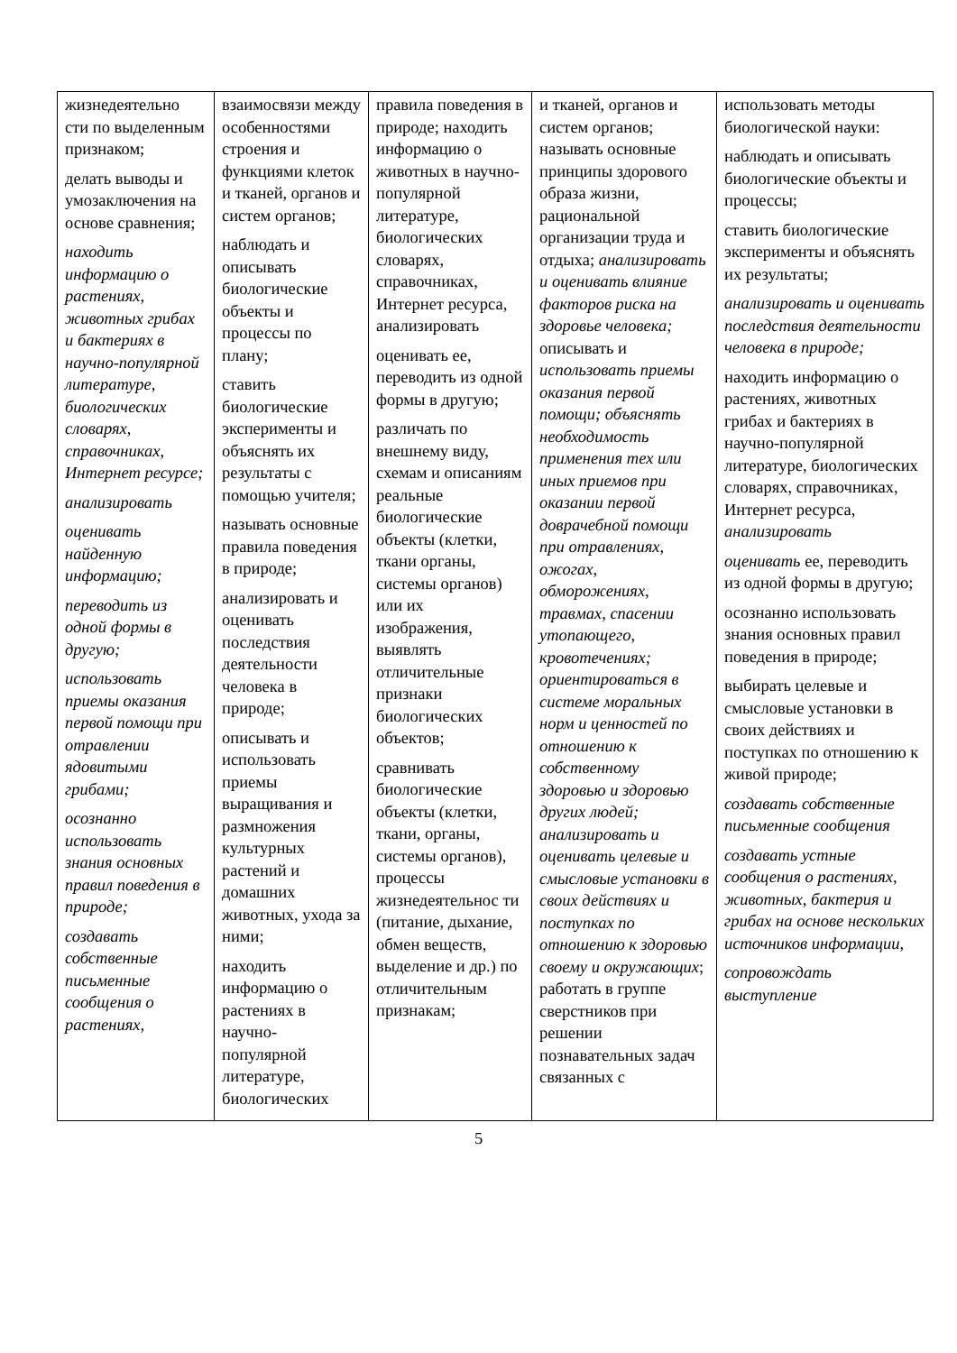| жизнедеятельно сти по выделенным признаком; делать выводы и умозаключения на основе сравнения; находить информацию о растениях, животных грибах и бактериях в научно-популярной литературе, биологических словарях, справочниках, Интернет ресурсе; анализировать оценивать найденную информацию; переводить из одной формы в другую; использовать приемы оказания первой помощи при отравлении ядовитыми грибами; осознанно использовать знания основных правил поведения в природе; создавать собственные письменные сообщения о растениях, | взаимосвязи между особенностями строения и функциями клеток и тканей, органов и систем органов; наблюдать и описывать биологические объекты и процессы по плану; ставить биологические эксперименты и объяснять их результаты с помощью учителя; называть основные правила поведения в природе; анализировать и оценивать последствия деятельности человека в природе; описывать и использовать приемы выращивания и размножения культурных растений и домашних животных, ухода за ними; находить информацию о растениях в научно-популярной литературе, биологических | правила поведения в природе; находить информацию о животных в научно-популярной литературе, биологических словарях, справочниках, Интернет ресурса, анализировать оценивать ее, переводить из одной формы в другую; различать по внешнему виду, схемам и описаниям реальные биологические объекты (клетки, ткани органы, системы органов) или их изображения, выявлять отличительные признаки биологических объектов; сравнивать биологические объекты (клетки, ткани, органы, системы органов), процессы жизнедеятельнос ти (питание, дыхание, обмен веществ, выделение и др.) по отличительным признакам; | и тканей, органов и систем органов; называть основные принципы здорового образа жизни, рациональной организации труда и отдыха; анализировать и оценивать влияние факторов риска на здоровье человека; описывать и использовать приемы оказания первой помощи; объяснять необходимость применения тех или иных приемов при оказании первой доврачебной помощи при отравлениях, ожогах, обморожениях, травмах, спасении утопающего, кровотечениях; ориентироваться в системе моральных норм и ценностей по отношению к собственному здоровью и здоровью других людей; анализировать и оценивать целевые и смысловые установки в своих действиях и поступках по отношению к здоровью своему и окружающих ; работать в группе сверстников при решении познавательных задач связанных с | использовать методы биологической науки: наблюдать и описывать биологические объекты и процессы; ставить биологические эксперименты и объяснять их результаты; анализировать и оценивать последствия деятельности человека в природе; находить информацию о растениях, животных грибах и бактериях в научно-популярной литературе, биологических словарях, справочниках, Интернет ресурса, анализировать оценивать ее, переводить из одной формы в другую; осознанно использовать знания основных правил поведения в природе; выбирать целевые и смысловые установки в своих действиях и поступках по отношению к живой природе; создавать собственные письменные сообщения создавать устные сообщения о растениях, животных, бактерия и грибах на основе нескольких источников информации, сопровождать выступление |
5